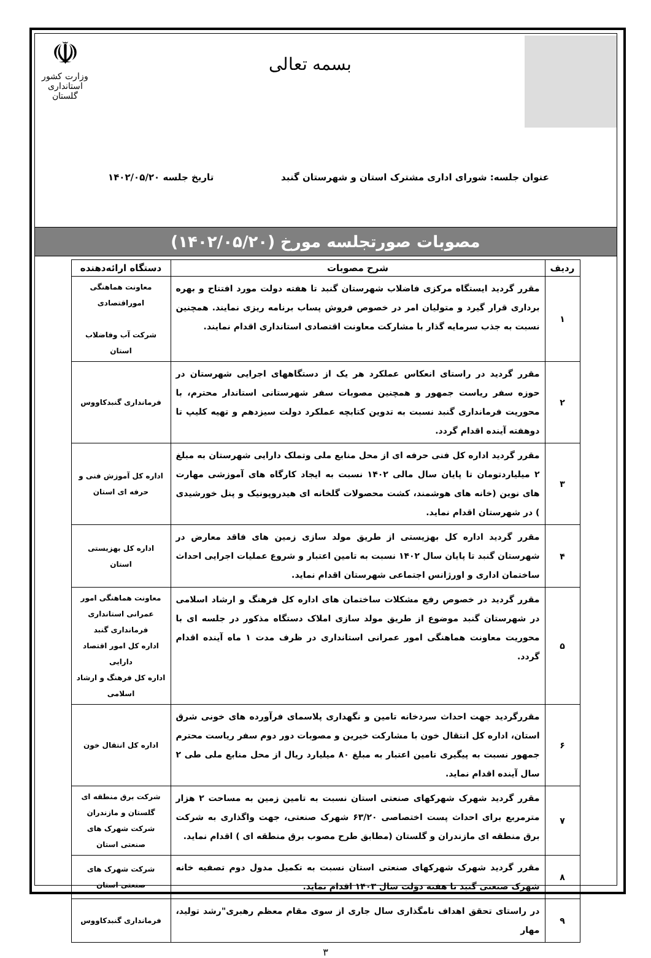بسمه تعالی
☫
وزارت کشور
استانداری گلستان
عنوان جلسه: شورای اداری مشترک استان و شهرستان گنبد تاریخ جلسه ۱۴۰۲/۰۵/۲۰
مصوبات صورتجلسه مورخ (۱۴۰۲/۰۵/۲۰)
| ردیف | شرح مصوبات | دستگاه ارائه‌دهنده |
| --- | --- | --- |
| ۱ | مقرر گردید ایستگاه مرکزی فاضلاب شهرستان گنبد تا هفته دولت مورد افتتاح و بهره برداری قرار گیرد و متولیان امر در خصوص فروش پساب برنامه ریزی نمایند. همچنین نسبت به جذب سرمایه گذار با مشارکت معاونت اقتصادی استانداری اقدام نمایند. | معاونت هماهنگی اموراقتصادی شرکت آب وفاضلاب استان |
| ۲ | مقرر گردید در راستای انعکاس عملکرد هر یک از دستگاههای اجرایی شهرستان در حوزه سفر ریاست جمهور و همچنین مصوبات سفر شهرستانی استاندار محترم، با محوریت فرمانداری گنبد نسبت به تدوین کتابچه عملکرد دولت سیزدهم و تهیه کلیپ تا دوهفته آینده اقدام گردد. | فرمانداری گنبدکاووس |
| ۳ | مقرر گردید اداره کل فنی حرفه ای از محل منابع ملی وتملک دارایی شهرستان به مبلغ ۲ میلیاردتومان تا پایان سال مالی ۱۴۰۲ نسبت به ایجاد کارگاه های آموزشی مهارت های نوین (خانه های هوشمند، کشت محصولات گلخانه ای هیدروپونیک و پنل خورشیدی ) در شهرستان اقدام نماید. | اداره کل آموزش فنی و حرفه ای استان |
| ۴ | مقرر گردید اداره کل بهزیستی از طریق مولد سازی زمین های فاقد معارض در شهرستان گنبد تا پایان سال ۱۴۰۲ نسبت به تامین اعتبار و شروع عملیات اجرایی احداث ساختمان اداری و اورژانس اجتماعی شهرستان اقدام نماید. | اداره کل بهزیستی استان |
| ۵ | مقرر گردید در خصوص رفع مشکلات ساختمان های اداره کل فرهنگ و ارشاد اسلامی در شهرستان گنبد موضوع از طریق مولد سازی املاک دستگاه مذکور در جلسه ای با محوریت معاونت هماهنگی امور عمرانی استانداری در ظرف مدت ۱ ماه آینده اقدام گردد. | معاونت هماهنگی امور عمرانی استانداری فرمانداری گنبد اداره کل امور اقتصاد دارایی اداره کل فرهنگ و ارشاد اسلامی |
| ۶ | مقررگردید جهت احداث سردخانه تامین و نگهداری پلاسمای فرآورده های خونی شرق استان، اداره کل انتقال خون با مشارکت خیرین و مصوبات دور دوم سفر ریاست محترم جمهور نسبت به پیگیری تامین اعتبار به مبلغ ۸۰ میلیارد ریال از محل منابع ملی طی ۲ سال آینده اقدام نماید. | اداره کل انتقال خون |
| ۷ | مقرر گردید شهرک شهرکهای صنعتی استان نسبت به تامین زمین به مساحت ۲ هزار مترمربع برای احداث پست اختصاصی ۶۳/۲۰ شهرک صنعتی، جهت واگذاری به شرکت برق منطقه ای مازندران و گلستان (مطابق طرح مصوب برق منطقه ای ) اقدام نماید. | شرکت برق منطقه ای گلستان و مازندران شرکت شهرک های صنعتی استان |
| ۸ | مقرر گردید شهرک شهرکهای صنعتی استان نسبت به تکمیل مدول دوم تصفیه خانه شهرک صنعتی گنبد تا هفته دولت سال ۱۴۰۳ اقدام نماید. | شرکت شهرک های صنعتی استان |
| ۹ | در راستای تحقق اهداف نامگذاری سال جاری از سوی مقام معظم رهبری"رشد تولید، مهار | فرمانداری گنبدکاووس |
۳